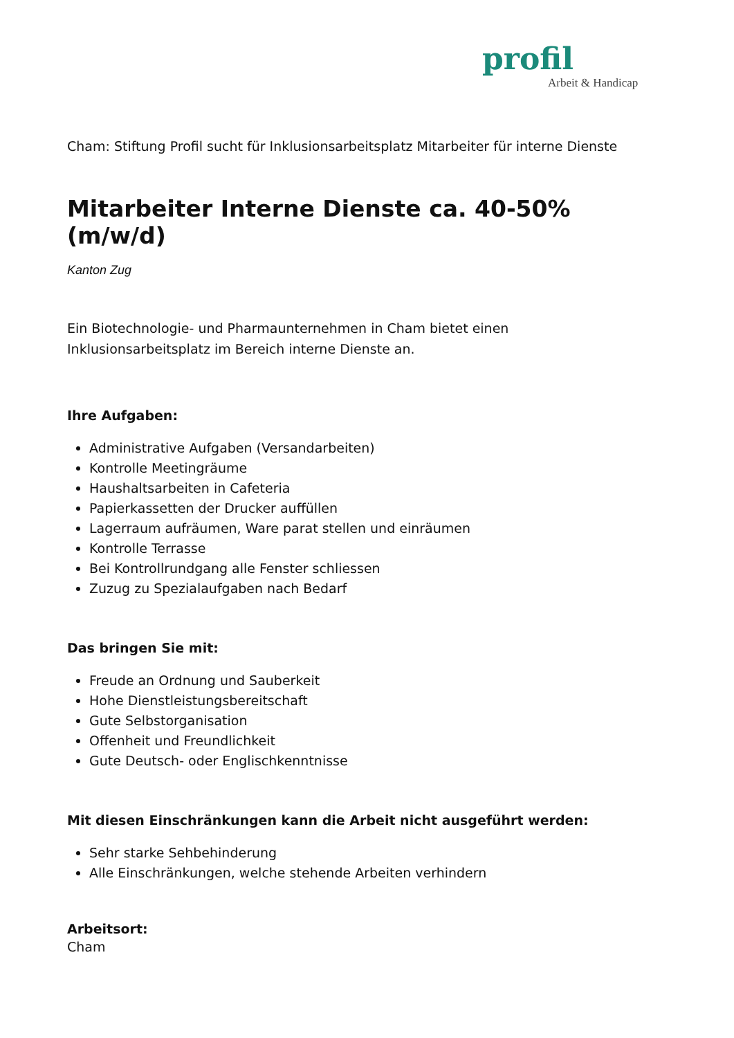profil
Arbeit & Handicap
Cham: Stiftung Profil sucht für Inklusionsarbeitsplatz Mitarbeiter für interne Dienste
Mitarbeiter Interne Dienste ca. 40-50% (m/w/d)
Kanton Zug
Ein Biotechnologie- und Pharmaunternehmen in Cham bietet einen
Inklusionsarbeitsplatz im Bereich interne Dienste an.
Ihre Aufgaben:
Administrative Aufgaben (Versandarbeiten)
Kontrolle Meetingräume
Haushaltsarbeiten in Cafeteria
Papierkassetten der Drucker auffüllen
Lagerraum aufräumen, Ware parat stellen und einräumen
Kontrolle Terrasse
Bei Kontrollrundgang alle Fenster schliessen
Zuzug zu Spezialaufgaben nach Bedarf
Das bringen Sie mit:
Freude an Ordnung und Sauberkeit
Hohe Dienstleistungsbereitschaft
Gute Selbstorganisation
Offenheit und Freundlichkeit
Gute Deutsch- oder Englischkenntnisse
Mit diesen Einschränkungen kann die Arbeit nicht ausgeführt werden:
Sehr starke Sehbehinderung
Alle Einschränkungen, welche stehende Arbeiten verhindern
Arbeitsort:
Cham